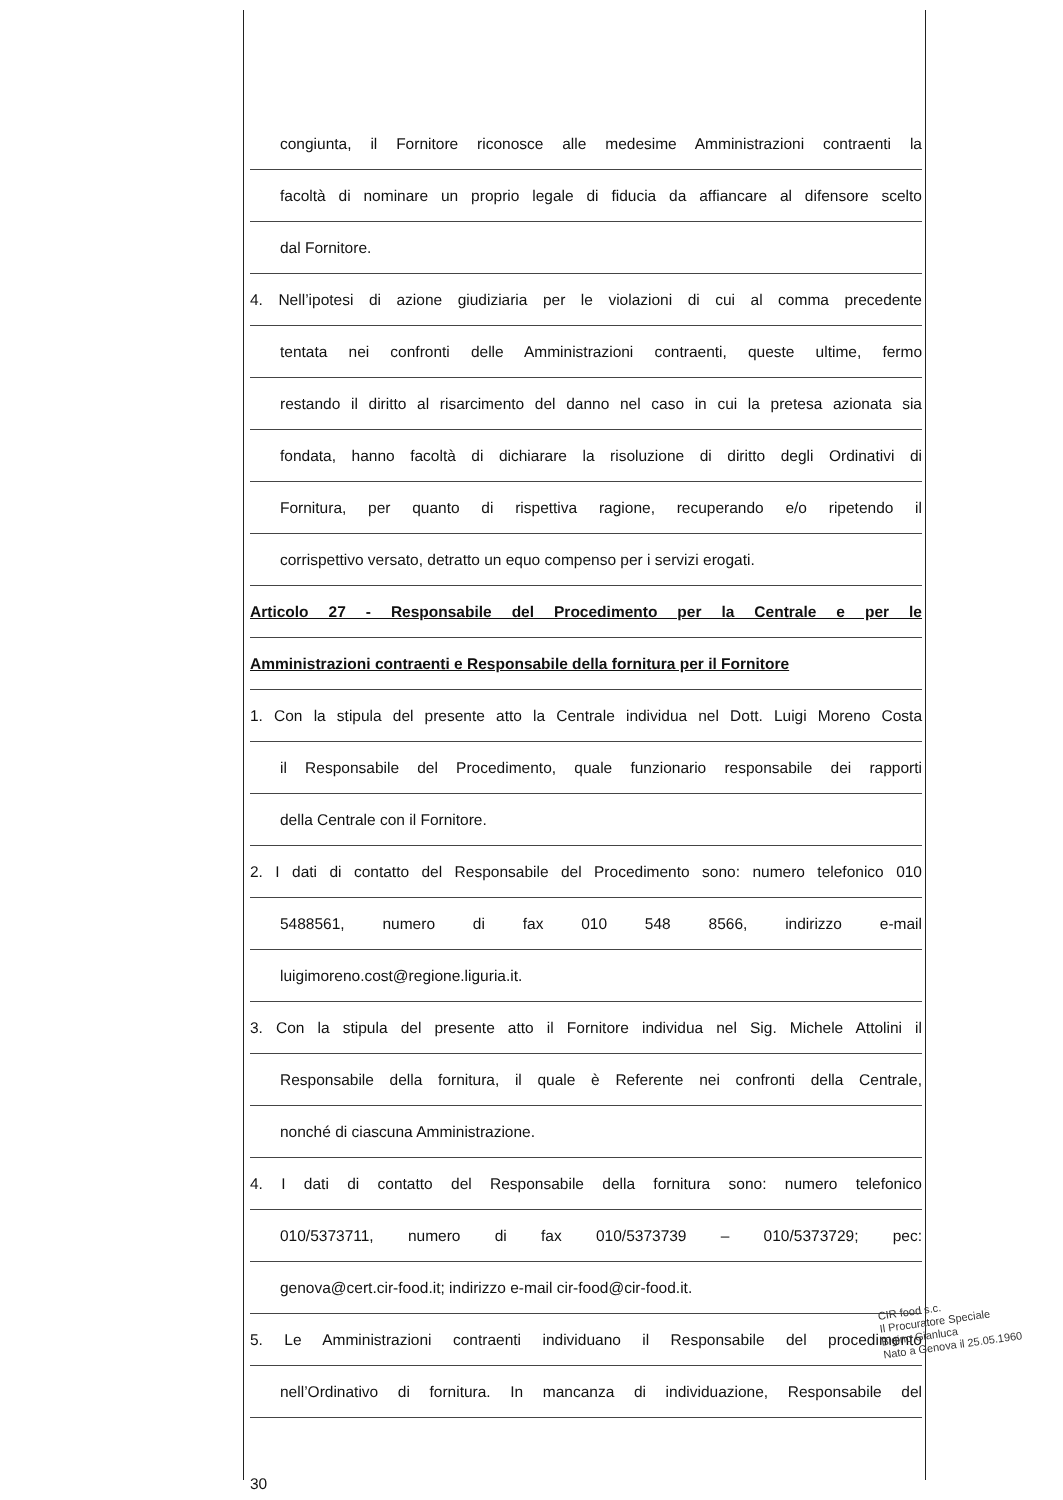congiunta, il Fornitore riconosce alle medesime Amministrazioni contraenti la
facoltà di nominare un proprio legale di fiducia da affiancare al difensore scelto
dal Fornitore.
4. Nell’ipotesi di azione giudiziaria per le violazioni di cui al comma precedente
tentata nei confronti delle Amministrazioni contraenti, queste ultime, fermo
restando il diritto al risarcimento del danno nel caso in cui la pretesa azionata sia
fondata, hanno facoltà di dichiarare la risoluzione di diritto degli Ordinativi di
Fornitura, per quanto di rispettiva ragione, recuperando e/o ripetendo il
corrispettivo versato, detratto un equo compenso per i servizi erogati.
Articolo 27 - Responsabile del Procedimento per la Centrale e per le
Amministrazioni contraenti e Responsabile della fornitura per il Fornitore
1. Con la stipula del presente atto la Centrale individua nel Dott. Luigi Moreno Costa
il Responsabile del Procedimento, quale funzionario responsabile dei rapporti
della Centrale con il Fornitore.
2. I dati di contatto del Responsabile del Procedimento sono: numero telefonico 010
5488561, numero di fax 010 548 8566, indirizzo e-mail
luigimoreno.cost@regione.liguria.it.
3. Con la stipula del presente atto il Fornitore individua nel Sig. Michele Attolini il
Responsabile della fornitura, il quale è Referente nei confronti della Centrale,
nonché di ciascuna Amministrazione.
4. I dati di contatto del Responsabile della fornitura sono: numero telefonico
010/5373711, numero di fax 010/5373739 – 010/5373729; pec:
genova@cert.cir-food.it; indirizzo e-mail cir-food@cir-food.it.
5. Le Amministrazioni contraenti individuano il Responsabile del procedimento
nell’Ordinativo di fornitura. In mancanza di individuazione, Responsabile del
30
CIR food s.c.
Il Procuratore Speciale
Bigino Gianluca
Nato a Genova il 25.05.1960